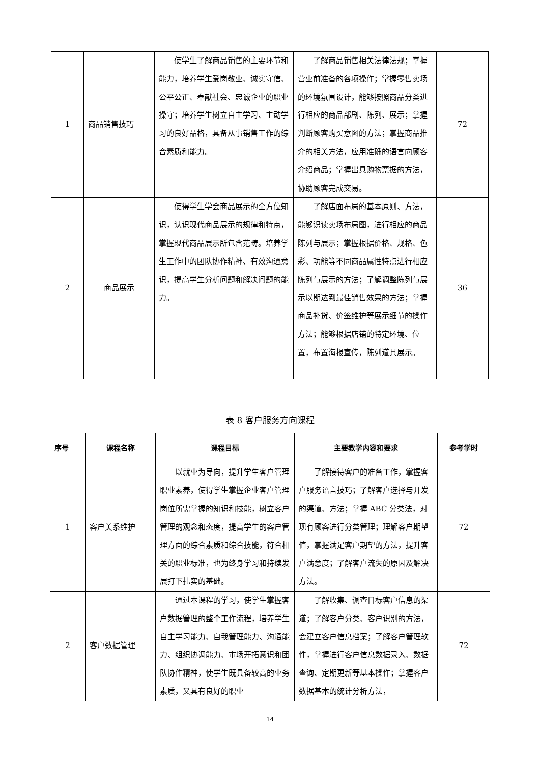| 1 | 商品销售技巧 | 使学生了解商品销售的主要环节和能力，培养学生爱岗敬业、诚实守信、公平公正、奉献社会、忠诚企业的职业操守；培养学生树立自主学习、主动学习的良好品格，具备从事销售工作的综合素质和能力。 | 了解商品销售相关法律法规；掌握营业前准备的各项操作；掌握零售卖场的环境氛围设计，能够按照商品分类进行相应的商品部剧、陈列、展示；掌握判断顾客购买意图的方法；掌握商品推介的相关方法，应用准确的语言向顾客介绍商品；掌握出具购物票据的方法，协助顾客完成交易。 | 72 |
| 2 | 商品展示 | 使得学生学会商品展示的全方位知识，认识现代商品展示的规律和特点，掌握现代商品展示所包含范畴。培养学生工作中的团队协作精神、有效沟通意识，提高学生分析问题和解决问题的能力。 | 了解店面布局的基本原则、方法，能够识读卖场布局图，进行相应的商品陈列与展示；掌握根据价格、规格、色彩、功能等不同商品属性特点进行相应陈列与展示的方法；了解调整陈列与展示以期达到最佳销售效果的方法；掌握商品补货、价签维护等展示细节的操作方法；能够根据店铺的特定环境、位置，布置海报宣传，陈列道具展示。 | 36 |
表 8 客户服务方向课程
| 序号 | 课程名称 | 课程目标 | 主要教学内容和要求 | 参考学时 |
| --- | --- | --- | --- | --- |
| 1 | 客户关系维护 | 以就业为导向，提升学生客户管理职业素养，使得学生掌握企业客户管理岗位所需掌握的知识和技能，树立客户管理的观念和态度，提高学生的客户管理方面的综合素质和综合技能，符合相关的职业标准，也为终身学习和持续发展打下扎实的基础。 | 了解接待客户的准备工作，掌握客户服务语言技巧；了解客户选择与开发的渠道、方法；掌握 ABC 分类法，对现有顾客进行分类管理；理解客户期望值，掌握满足客户期望的方法，提升客户满意度；了解客户流失的原因及解决方法。 | 72 |
| 2 | 客户数据管理 | 通过本课程的学习，使学生掌握客户数据管理的整个工作流程，培养学生自主学习能力、自我管理能力、沟通能力、组织协调能力、市场开拓意识和团队协作精神，使学生既具备较高的业务素质，又具有良好的职业 | 了解收集、调查目标客户信息的渠道；了解客户分类、客户识别的方法，会建立客户信息档案；了解客户管理软件，掌握进行客户信息数据录入、数据查询、定期更新等基本操作；掌握客户数据基本的统计分析方法， | 72 |
14